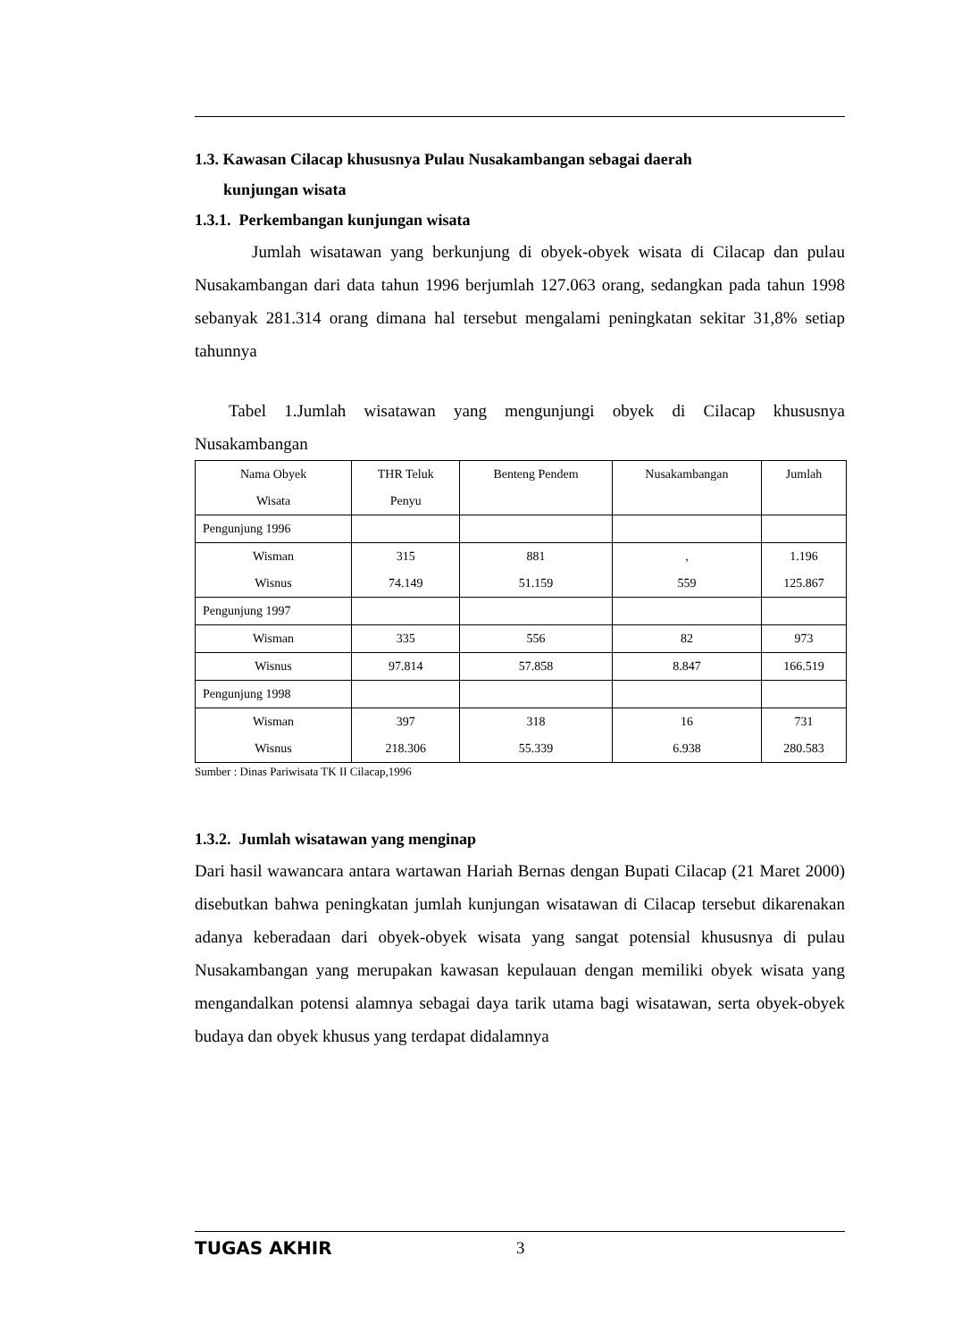1.3. Kawasan Cilacap khususnya Pulau Nusakambangan sebagai daerah
kunjungan wisata
1.3.1. Perkembangan kunjungan wisata
Jumlah wisatawan yang berkunjung di obyek-obyek wisata di Cilacap dan pulau Nusakambangan dari data tahun 1996 berjumlah 127.063 orang, sedangkan pada tahun 1998 sebanyak 281.314 orang dimana hal tersebut mengalami peningkatan sekitar 31,8% setiap tahunnya
Tabel 1.Jumlah wisatawan yang mengunjungi obyek di Cilacap khususnya Nusakambangan
| Nama Obyek Wisata | THR Teluk Penyu | Benteng Pendem | Nusakambangan | Jumlah |
| Pengunjung 1996 | | | | |
| Wisman Wisnus | 315 74.149 | 881 51.159 | , 559 | 1.196 125.867 |
| Pengunjung 1997 | | | | |
| Wisman | 335 | 556 | 82 | 973 |
| Wisnus | 97.814 | 57.858 | 8.847 | 166.519 |
| Pengunjung 1998 | | | | |
| Wisman Wisnus | 397 218.306 | 318 55.339 | 16 6.938 | 731 280.583 |
Sumber : Dinas Pariwisata TK II Cilacap,1996
1.3.2. Jumlah wisatawan yang menginap
Dari hasil wawancara antara wartawan Hariah Bernas dengan Bupati Cilacap (21 Maret 2000) disebutkan bahwa peningkatan jumlah kunjungan wisatawan di Cilacap tersebut dikarenakan adanya keberadaan dari obyek-obyek wisata yang sangat potensial khususnya di pulau Nusakambangan yang merupakan kawasan kepulauan dengan memiliki obyek wisata yang mengandalkan potensi alamnya sebagai daya tarik utama bagi wisatawan, serta obyek-obyek budaya dan obyek khusus yang terdapat didalamnya
TUGAS AKHIR 3